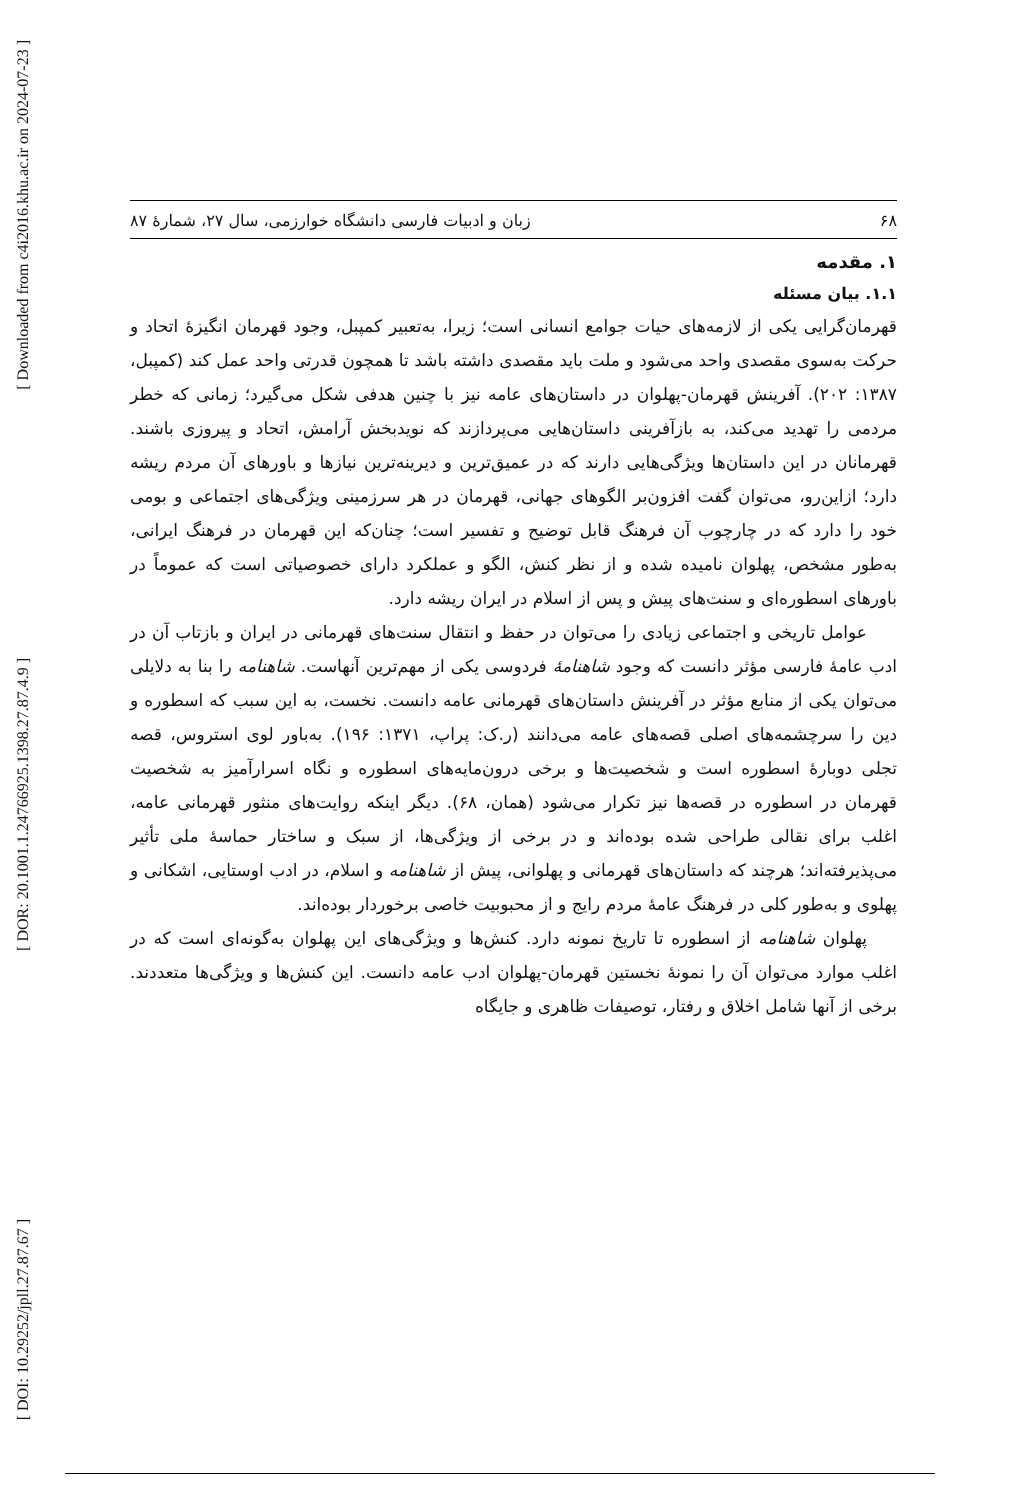[ Downloaded from c4i2016.khu.ac.ir on 2024-07-23 ]
[ DOR: 20.1001.1.24766925.1398.27.87.4.9 ]
[ DOI: 10.29252/jpll.27.87.67 ]
۶۸ زبان و ادبیات فارسی دانشگاه خوارزمی، سال ۲۷، شمارۀ ۸۷
۱. مقدمه
۱.۱. بیان مسئله
قهرمان‌گرایی یکی از لازمه‌های حیات جوامع انسانی است؛ زیرا، به‌تعبیر کمپبل، وجود قهرمان انگیزۀ اتحاد و حرکت به‌سوی مقصدی واحد می‌شود و ملت باید مقصدی داشته باشد تا همچون قدرتی واحد عمل کند (کمپبل، ۱۳۸۷: ۲۰۲). آفرینش قهرمان-پهلوان در داستان‌های عامه نیز با چنین هدفی شکل می‌گیرد؛ زمانی که خطر مردمی را تهدید می‌کند، به بازآفرینی داستان‌هایی می‌پردازند که نویدبخش آرامش، اتحاد و پیروزی باشند. قهرمانان در این داستان‌ها ویژگی‌هایی دارند که در عمیق‌ترین و دیرینه‌ترین نیازها و باورهای آن مردم ریشه دارد؛ ازاین‌رو، می‌توان گفت افزون‌بر الگوهای جهانی، قهرمان در هر سرزمینی ویژگی‌های اجتماعی و بومی خود را دارد که در چارچوب آن فرهنگ قابل توضیح و تفسیر است؛ چنان‌که این قهرمان در فرهنگ ایرانی، به‌طور مشخص، پهلوان نامیده شده و از نظر کنش، الگو و عملکرد دارای خصوصیاتی است که عموماً در باورهای اسطوره‌ای و سنت‌های پیش و پس از اسلام در ایران ریشه دارد.
عوامل تاریخی و اجتماعی زیادی را می‌توان در حفظ و انتقال سنت‌های قهرمانی در ایران و بازتاب آن در ادب عامۀ فارسی مؤثر دانست که وجود شاهنامۀ فردوسی یکی از مهم‌ترین آنهاست. شاهنامه را بنا به دلایلی می‌توان یکی از منابع مؤثر در آفرینش داستان‌های قهرمانی عامه دانست. نخست، به این سبب که اسطوره و دین را سرچشمه‌های اصلی قصه‌های عامه می‌دانند (ر.ک: پراپ، ۱۳۷۱: ۱۹۶). به‌باور لوی استروس، قصه تجلی دوبارۀ اسطوره است و شخصیت‌ها و برخی درون‌مایه‌های اسطوره و نگاه اسرارآمیز به شخصیت قهرمان در اسطوره در قصه‌ها نیز تکرار می‌شود (همان، ۶۸). دیگر اینکه روایت‌های منثور قهرمانی عامه، اغلب برای نقالی طراحی شده بوده‌اند و در برخی از ویژگی‌ها، از سبک و ساختار حماسۀ ملی تأثیر می‌پذیرفته‌اند؛ هرچند که داستان‌های قهرمانی و پهلوانی، پیش از شاهنامه و اسلام، در ادب اوستایی، اشکانی و پهلوی و به‌طور کلی در فرهنگ عامۀ مردم رایج و از محبوبیت خاصی برخوردار بوده‌اند.
پهلوان شاهنامه از اسطوره تا تاریخ نمونه دارد. کنش‌ها و ویژگی‌های این پهلوان به‌گونه‌ای است که در اغلب موارد می‌توان آن را نمونۀ نخستین قهرمان-پهلوان ادب عامه دانست. این کنش‌ها و ویژگی‌ها متعددند. برخی از آنها شامل اخلاق و رفتار، توصیفات ظاهری و جایگاه